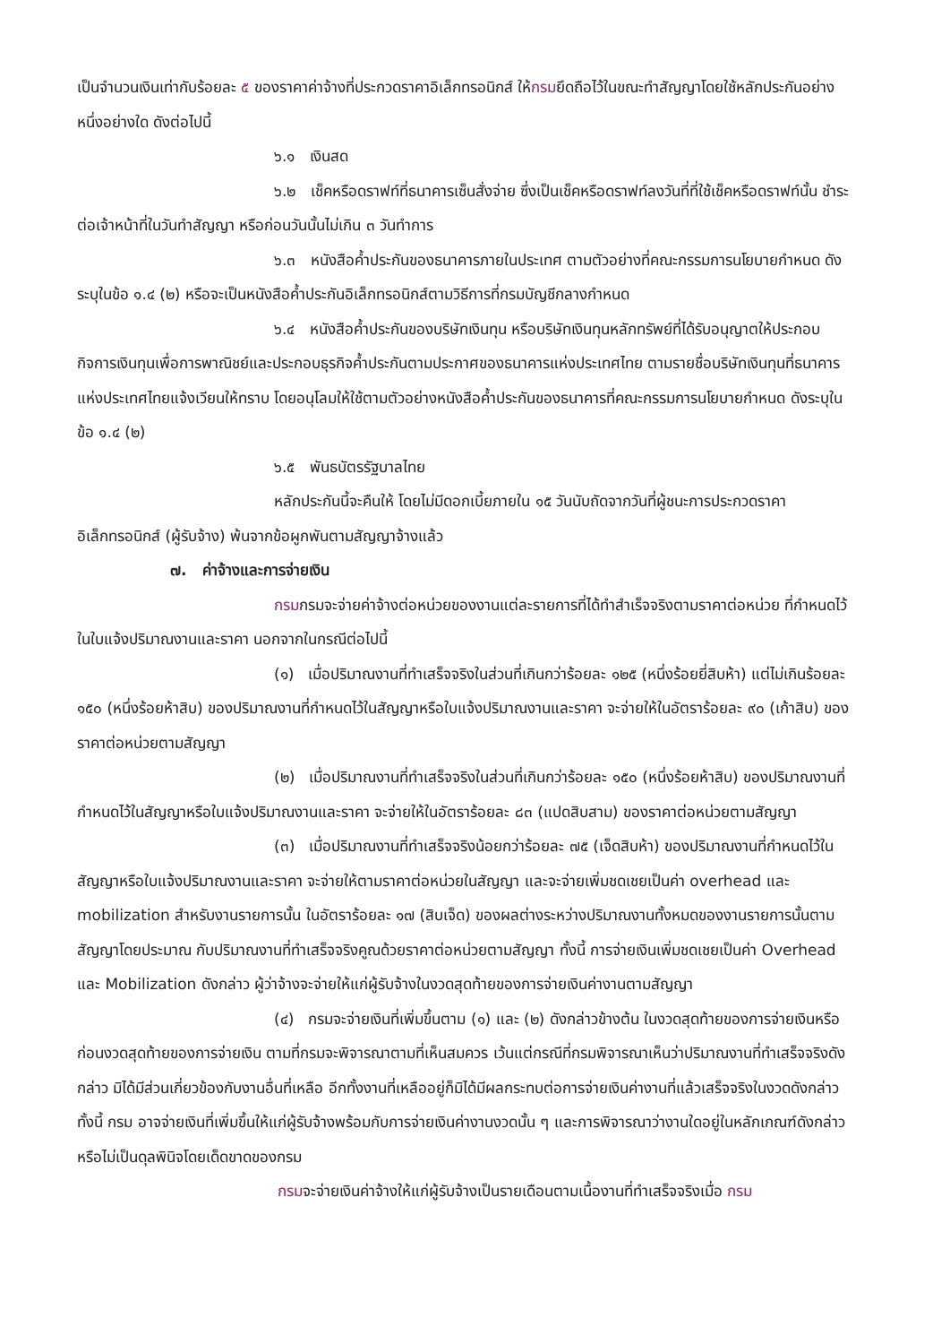เป็นจำนวนเงินเท่ากับร้อยละ ๕ ของราคาค่าจ้างที่ประกวดราคาอิเล็กทรอนิกส์ ให้กรมยึดถือไว้ในขณะทำสัญญาโดยใช้หลักประกันอย่างหนึ่งอย่างใด ดังต่อไปนี้
๖.๑ เงินสด
๖.๒ เช็คหรือดราฟท์ที่ธนาคารเซ็นสั่งจ่าย ซึ่งเป็นเช็คหรือดราฟท์ลงวันที่ที่ใช้เช็คหรือดราฟท์นั้น ชำระต่อเจ้าหน้าที่ในวันทำสัญญา หรือก่อนวันนั้นไม่เกิน ๓ วันทำการ
๖.๓ หนังสือค้ำประกันของธนาคารภายในประเทศ ตามตัวอย่างที่คณะกรรมการนโยบายกำหนด ดังระบุในข้อ ๑.๔ (๒) หรือจะเป็นหนังสือค้ำประกันอิเล็กทรอนิกส์ตามวิธีการที่กรมบัญชีกลางกำหนด
๖.๔ หนังสือค้ำประกันของบริษัทเงินทุน หรือบริษัทเงินทุนหลักทรัพย์ที่ได้รับอนุญาตให้ประกอบกิจการเงินทุนเพื่อการพาณิชย์และประกอบธุรกิจค้ำประกันตามประกาศของธนาคารแห่งประเทศไทย ตามรายชื่อบริษัทเงินทุนที่ธนาคารแห่งประเทศไทยแจ้งเวียนให้ทราบ โดยอนุโลมให้ใช้ตามตัวอย่างหนังสือค้ำประกันของธนาคารที่คณะกรรมการนโยบายกำหนด ดังระบุในข้อ ๑.๔ (๒)
๖.๕ พันธบัตรรัฐบาลไทย
หลักประกันนี้จะคืนให้ โดยไม่มีดอกเบี้ยภายใน ๑๕ วันนับถัดจากวันที่ผู้ชนะการประกวดราคาอิเล็กทรอนิกส์ (ผู้รับจ้าง) พ้นจากข้อผูกพันตามสัญญาจ้างแล้ว
๗. ค่าจ้างและการจ่ายเงิน
กรมกรมจะจ่ายค่าจ้างต่อหน่วยของงานแต่ละรายการที่ได้ทำสำเร็จจริงตามราคาต่อหน่วย ที่กำหนดไว้ในใบแจ้งปริมาณงานและราคา นอกจากในกรณีต่อไปนี้
(๑) เมื่อปริมาณงานที่ทำเสร็จจริงในส่วนที่เกินกว่าร้อยละ ๑๒๕ (หนึ่งร้อยยี่สิบห้า) แต่ไม่เกินร้อยละ ๑๕๐ (หนึ่งร้อยห้าสิบ) ของปริมาณงานที่กำหนดไว้ในสัญญาหรือใบแจ้งปริมาณงานและราคา จะจ่ายให้ในอัตราร้อยละ ๙๐ (เก้าสิบ) ของราคาต่อหน่วยตามสัญญา
(๒) เมื่อปริมาณงานที่ทำเสร็จจริงในส่วนที่เกินกว่าร้อยละ ๑๕๐ (หนึ่งร้อยห้าสิบ) ของปริมาณงานที่กำหนดไว้ในสัญญาหรือใบแจ้งปริมาณงานและราคา จะจ่ายให้ในอัตราร้อยละ ๘๓ (แปดสิบสาม) ของราคาต่อหน่วยตามสัญญา
(๓) เมื่อปริมาณงานที่ทำเสร็จจริงน้อยกว่าร้อยละ ๗๕ (เจ็ดสิบห้า) ของปริมาณงานที่กำหนดไว้ในสัญญาหรือใบแจ้งปริมาณงานและราคา จะจ่ายให้ตามราคาต่อหน่วยในสัญญา และจะจ่ายเพิ่มชดเชยเป็นค่า overhead และ mobilization สำหรับงานรายการนั้น ในอัตราร้อยละ ๑๗ (สิบเจ็ด) ของผลต่างระหว่างปริมาณงานทั้งหมดของงานรายการนั้นตามสัญญาโดยประมาณ กับปริมาณงานที่ทำเสร็จจริงคูณด้วยราคาต่อหน่วยตามสัญญา ทั้งนี้ การจ่ายเงินเพิ่มชดเชยเป็นค่า Overhead และ Mobilization ดังกล่าว ผู้ว่าจ้างจะจ่ายให้แก่ผู้รับจ้างในงวดสุดท้ายของการจ่ายเงินค่างานตามสัญญา
(๔) กรมจะจ่ายเงินที่เพิ่มขึ้นตาม (๑) และ (๒) ดังกล่าวข้างต้น ในงวดสุดท้ายของการจ่ายเงินหรือก่อนงวดสุดท้ายของการจ่ายเงิน ตามที่กรมจะพิจารณาตามที่เห็นสมควร เว้นแต่กรณีที่กรมพิจารณาเห็นว่าปริมาณงานที่ทำเสร็จจริงดังกล่าว มิได้มีส่วนเกี่ยวข้องกับงานอื่นที่เหลือ อีกทั้งงานที่เหลืออยู่ก็มิได้มีผลกระทบต่อการจ่ายเงินค่างานที่แล้วเสร็จจริงในงวดดังกล่าว ทั้งนี้ กรม อาจจ่ายเงินที่เพิ่มขึ้นให้แก่ผู้รับจ้างพร้อมกับการจ่ายเงินค่างานงวดนั้น ๆ และการพิจารณาว่างานใดอยู่ในหลักเกณฑ์ดังกล่าวหรือไม่เป็นดุลพินิจโดยเด็ดขาดของกรม
กรมจะจ่ายเงินค่าจ้างให้แก่ผู้รับจ้างเป็นรายเดือนตามเนื้องานที่ทำเสร็จจริงเมื่อ กรม